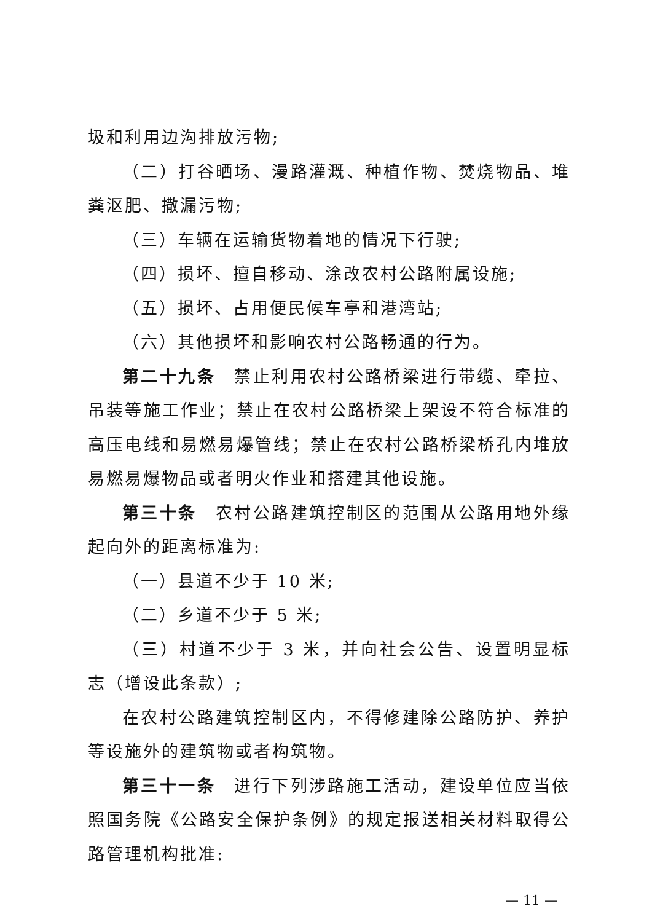圾和利用边沟排放污物;
（二）打谷晒场、漫路灌溉、种植作物、焚烧物品、堆粪沤肥、撒漏污物;
（三）车辆在运输货物着地的情况下行驶;
（四）损坏、擅自移动、涂改农村公路附属设施;
（五）损坏、占用便民候车亭和港湾站;
（六）其他损坏和影响农村公路畅通的行为。
第二十九条　禁止利用农村公路桥梁进行带缆、牵拉、吊装等施工作业；禁止在农村公路桥梁上架设不符合标准的高压电线和易燃易爆管线；禁止在农村公路桥梁桥孔内堆放易燃易爆物品或者明火作业和搭建其他设施。
第三十条　农村公路建筑控制区的范围从公路用地外缘起向外的距离标准为:
（一）县道不少于 10 米;
（二）乡道不少于 5 米;
（三）村道不少于 3 米，并向社会公告、设置明显标志（增设此条款）;
在农村公路建筑控制区内，不得修建除公路防护、养护等设施外的建筑物或者构筑物。
第三十一条　进行下列涉路施工活动，建设单位应当依照国务院《公路安全保护条例》的规定报送相关材料取得公路管理机构批准:
— 11 —